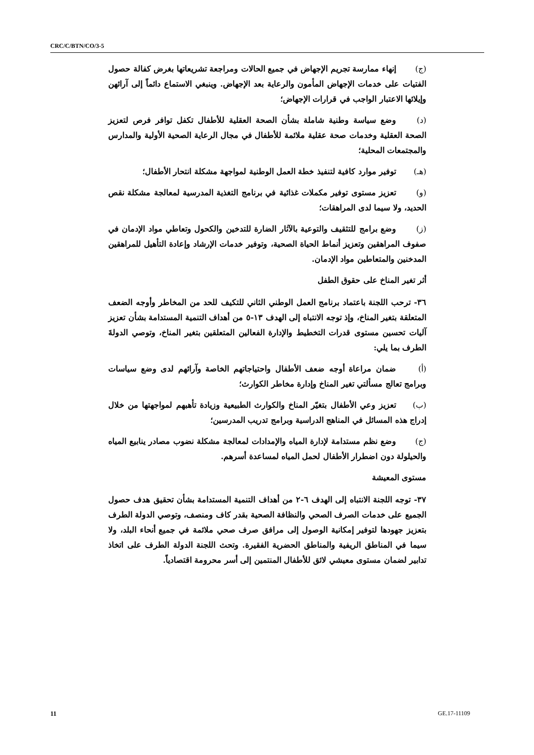CRC/C/BTN/CO/3-5
(ج) إنهاء ممارسة تجريم الإجهاض في جميع الحالات ومراجعة تشريعاتها بغرض كفالة حصول الفتيات على خدمات الإجهاض المأمون والرعاية بعد الإجهاض. وينبغي الاستماع دائماً إلى آرائهن وإيلائها الاعتبار الواجب في قرارات الإجهاض؛
(د) وضع سياسة وطنية شاملة بشأن الصحة العقلية للأطفال تكفل توافر فرص لتعزيز الصحة العقلية وخدمات صحة عقلية ملائمة للأطفال في مجال الرعاية الصحية الأولية والمدارس والمجتمعات المحلية؛
(هـ) توفير موارد كافية لتنفيذ خطة العمل الوطنية لمواجهة مشكلة انتحار الأطفال؛
(و) تعزيز مستوى توفير مكملات غذائية في برنامج التغذية المدرسية لمعالجة مشكلة نقص الحديد، ولا سيما لدى المراهقات؛
(ز) وضع برامج للتثقيف والتوعية بالآثار الضارة للتدخين والكحول وتعاطي مواد الإدمان في صفوف المراهقين وتعزيز أنماط الحياة الصحية، وتوفير خدمات الإرشاد وإعادة التأهيل للمراهقين المدخنين والمتعاطين مواد الإدمان.
أثر تغير المناخ على حقوق الطفل
٣٦- ترحب اللجنة باعتماد برنامج العمل الوطني الثاني للتكيف للحد من المخاطر وأوجه الضعف المتعلقة بتغير المناخ، وإذ توجه الانتباه إلى الهدف ١٣-٥ من أهداف التنمية المستدامة بشأن تعزيز آليات تحسين مستوى قدرات التخطيط والإدارة الفعالين المتعلقين بتغير المناخ، وتوصي الدولةَ الطرف بما يلي:
(أ) ضمان مراعاة أوجه ضعف الأطفال واحتياجاتهم الخاصة وآرائهم لدى وضع سياسات وبرامج تعالج مسألتي تغير المناخ وإدارة مخاطر الكوارث؛
(ب) تعزيز وعي الأطفال بتغيّر المناخ والكوارث الطبيعية وزيادة تأهبهم لمواجهتها من خلال إدراج هذه المسائل في المناهج الدراسية وبرامج تدريب المدرسين؛
(ج) وضع نظم مستدامة لإدارة المياه والإمدادات لمعالجة مشكلة نضوب مصادر ينابيع المياه والحيلولة دون اضطرار الأطفال لحمل المياه لمساعدة أسرهم.
مستوى المعيشة
٣٧- توجه اللجنة الانتباه إلى الهدف ٦-٢ من أهداف التنمية المستدامة بشأن تحقيق هدف حصول الجميع على خدمات الصرف الصحي والنظافة الصحية بقدر كاف ومنصف، وتوصي الدولة الطرف بتعزيز جهودها لتوفير إمكانية الوصول إلى مرافق صرف صحي ملائمة في جميع أنحاء البلد، ولا سيما في المناطق الريفية والمناطق الحضرية الفقيرة. وتحث اللجنة الدولة الطرف على اتخاذ تدابير لضمان مستوى معيشي لائق للأطفال المنتمين إلى أسر محرومة اقتصادياً.
11 GE.17-11109